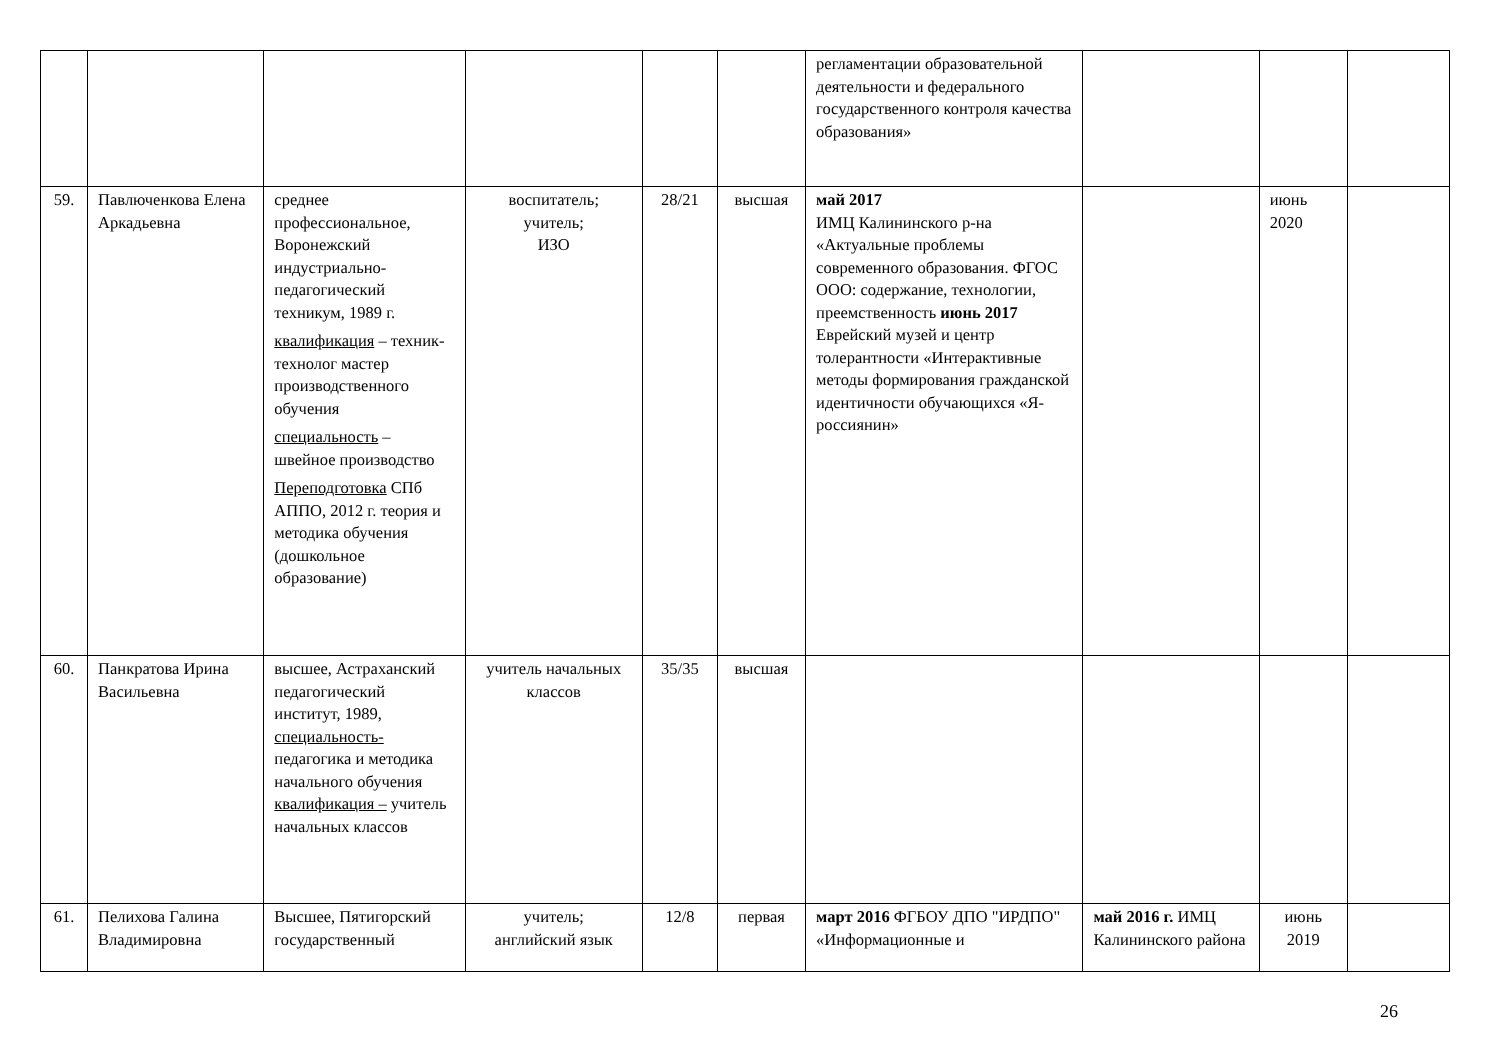| | | | | | | регламентации образовательной деятельности и федерального государственного контроля качества образования» | | | |
| 59. | Павлюченкова Елена Аркадьевна | среднее профессиональное, Воронежский индустриально-педагогический техникум, 1989 г. квалификация – техник-технолог мастер производственного обучения специальность – швейное производство Переподготовка СПб АППО, 2012 г. теория и методика обучения (дошкольное образование) | воспитатель; учитель; ИЗО | 28/21 | высшая | май 2017 ИМЦ Калининского р-на «Актуальные проблемы современного образования. ФГОС ООО: содержание, технологии, преемственность июнь 2017 Еврейский музей и центр толерантности «Интерактивные методы формирования гражданской идентичности обучающихся «Я-россиянин» | | июнь 2020 | |
| 60. | Панкратова Ирина Васильевна | высшее, Астраханский педагогический институт, 1989, специальность- педагогика и методика начального обучения квалификация – учитель начальных классов | учитель начальных классов | 35/35 | высшая | | | | |
| 61. | Пелихова Галина Владимировна | Высшее, Пятигорский государственный | учитель; английский язык | 12/8 | первая | март 2016 ФГБОУ ДПО "ИРДПО" «Информационные и | май 2016 г. ИМЦ Калининского района | июнь 2019 | |
26